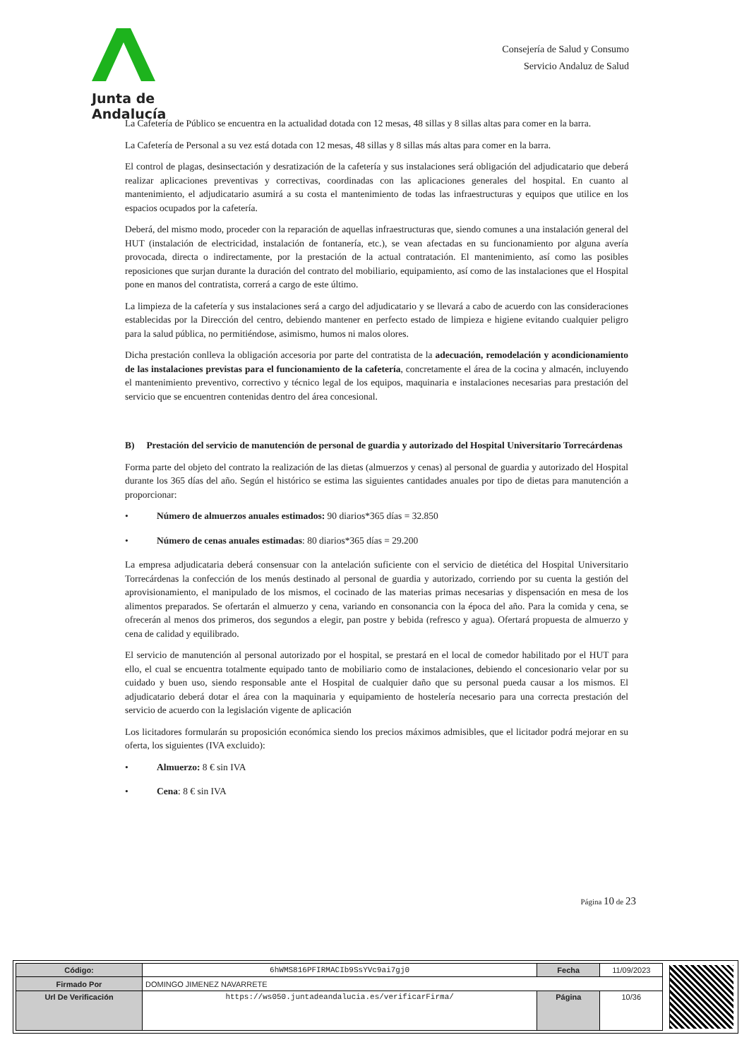Junta de Andalucía
Consejería de Salud y Consumo
Servicio Andaluz de Salud
La Cafetería de Público se encuentra en la actualidad dotada con 12 mesas, 48 sillas y 8 sillas altas para comer en la barra.
La Cafetería de Personal a su vez está dotada con 12 mesas, 48 sillas y 8 sillas más altas para comer en la barra.
El control de plagas, desinsectación y desratización de la cafetería y sus instalaciones será obligación del adjudicatario que deberá realizar aplicaciones preventivas y correctivas, coordinadas con las aplicaciones generales del hospital. En cuanto al mantenimiento, el adjudicatario asumirá a su costa el mantenimiento de todas las infraestructuras y equipos que utilice en los espacios ocupados por la cafetería.
Deberá, del mismo modo, proceder con la reparación de aquellas infraestructuras que, siendo comunes a una instalación general del HUT (instalación de electricidad, instalación de fontanería, etc.), se vean afectadas en su funcionamiento por alguna avería provocada, directa o indirectamente, por la prestación de la actual contratación. El mantenimiento, así como las posibles reposiciones que surjan durante la duración del contrato del mobiliario, equipamiento, así como de las instalaciones que el Hospital pone en manos del contratista, correrá a cargo de este último.
La limpieza de la cafetería y sus instalaciones será a cargo del adjudicatario y se llevará a cabo de acuerdo con las consideraciones establecidas por la Dirección del centro, debiendo mantener en perfecto estado de limpieza e higiene evitando cualquier peligro para la salud pública, no permitiéndose, asimismo, humos ni malos olores.
Dicha prestación conlleva la obligación accesoria por parte del contratista de la adecuación, remodelación y acondicionamiento de las instalaciones previstas para el funcionamiento de la cafetería, concretamente el área de la cocina y almacén, incluyendo el mantenimiento preventivo, correctivo y técnico legal de los equipos, maquinaria e instalaciones necesarias para prestación del servicio que se encuentren contenidas dentro del área concesional.
B) Prestación del servicio de manutención de personal de guardia y autorizado del Hospital Universitario Torrecárdenas
Forma parte del objeto del contrato la realización de las dietas (almuerzos y cenas) al personal de guardia y autorizado del Hospital durante los 365 días del año. Según el histórico se estima las siguientes cantidades anuales por tipo de dietas para manutención a proporcionar:
• Número de almuerzos anuales estimados: 90 diarios*365 días = 32.850
• Número de cenas anuales estimadas: 80 diarios*365 días = 29.200
La empresa adjudicataria deberá consensuar con la antelación suficiente con el servicio de dietética del Hospital Universitario Torrecárdenas la confección de los menús destinado al personal de guardia y autorizado, corriendo por su cuenta la gestión del aprovisionamiento, el manipulado de los mismos, el cocinado de las materias primas necesarias y dispensación en mesa de los alimentos preparados. Se ofertarán el almuerzo y cena, variando en consonancia con la época del año. Para la comida y cena, se ofrecerán al menos dos primeros, dos segundos a elegir, pan postre y bebida (refresco y agua). Ofertará propuesta de almuerzo y cena de calidad y equilibrado.
El servicio de manutención al personal autorizado por el hospital, se prestará en el local de comedor habilitado por el HUT para ello, el cual se encuentra totalmente equipado tanto de mobiliario como de instalaciones, debiendo el concesionario velar por su cuidado y buen uso, siendo responsable ante el Hospital de cualquier daño que su personal pueda causar a los mismos. El adjudicatario deberá dotar el área con la maquinaria y equipamiento de hostelería necesario para una correcta prestación del servicio de acuerdo con la legislación vigente de aplicación
Los licitadores formularán su proposición económica siendo los precios máximos admisibles, que el licitador podrá mejorar en su oferta, los siguientes (IVA excluido):
• Almuerzo: 8 € sin IVA
• Cena: 8 € sin IVA
Página 10 de 23
| Código: | 6hWMS816PFIRMACIb9SsYVc9ai7gj0 | Fecha | 11/09/2023 |
| Firmado Por | DOMINGO JIMENEZ NAVARRETE | | |
| Url De Verificación | https://ws050.juntadeandalucia.es/verificarFirma/ | Página | 10/36 |